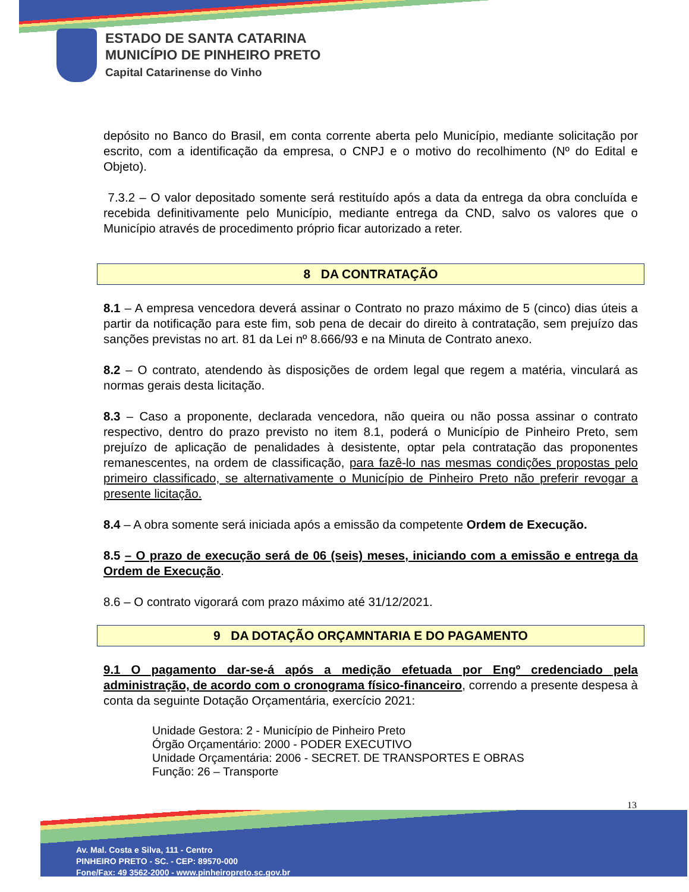ESTADO DE SANTA CATARINA
MUNICÍPIO DE PINHEIRO PRETO
Capital Catarinense do Vinho
depósito no Banco do Brasil, em conta corrente aberta pelo Município, mediante solicitação por escrito, com a identificação da empresa, o CNPJ e o motivo do recolhimento (Nº do Edital e Objeto).
7.3.2 – O valor depositado somente será restituído após a data da entrega da obra concluída e recebida definitivamente pelo Município, mediante entrega da CND, salvo os valores que o Município através de procedimento próprio ficar autorizado a reter.
8 DA CONTRATAÇÃO
8.1 – A empresa vencedora deverá assinar o Contrato no prazo máximo de 5 (cinco) dias úteis a partir da notificação para este fim, sob pena de decair do direito à contratação, sem prejuízo das sanções previstas no art. 81 da Lei nº 8.666/93 e na Minuta de Contrato anexo.
8.2 – O contrato, atendendo às disposições de ordem legal que regem a matéria, vinculará as normas gerais desta licitação.
8.3 – Caso a proponente, declarada vencedora, não queira ou não possa assinar o contrato respectivo, dentro do prazo previsto no item 8.1, poderá o Município de Pinheiro Preto, sem prejuízo de aplicação de penalidades à desistente, optar pela contratação das proponentes remanescentes, na ordem de classificação, para fazê-lo nas mesmas condições propostas pelo primeiro classificado, se alternativamente o Município de Pinheiro Preto não preferir revogar a presente licitação.
8.4 – A obra somente será iniciada após a emissão da competente Ordem de Execução.
8.5 – O prazo de execução será de 06 (seis) meses, iniciando com a emissão e entrega da Ordem de Execução.
8.6 – O contrato vigorará com prazo máximo até 31/12/2021.
9 DA DOTAÇÃO ORÇAMNTARIA E DO PAGAMENTO
9.1 O pagamento dar-se-á após a medição efetuada por Engº credenciado pela administração, de acordo com o cronograma físico-financeiro, correndo a presente despesa à conta da seguinte Dotação Orçamentária, exercício 2021:
Unidade Gestora: 2 - Município de Pinheiro Preto
Órgão Orçamentário: 2000 - PODER EXECUTIVO
Unidade Orçamentária: 2006 - SECRET. DE TRANSPORTES E OBRAS
Função: 26 – Transporte
13
Av. Mal. Costa e Silva, 111 - Centro
PINHEIRO PRETO - SC. - CEP: 89570-000
Fone/Fax: 49 3562-2000 - www.pinheiropreto.sc.gov.br